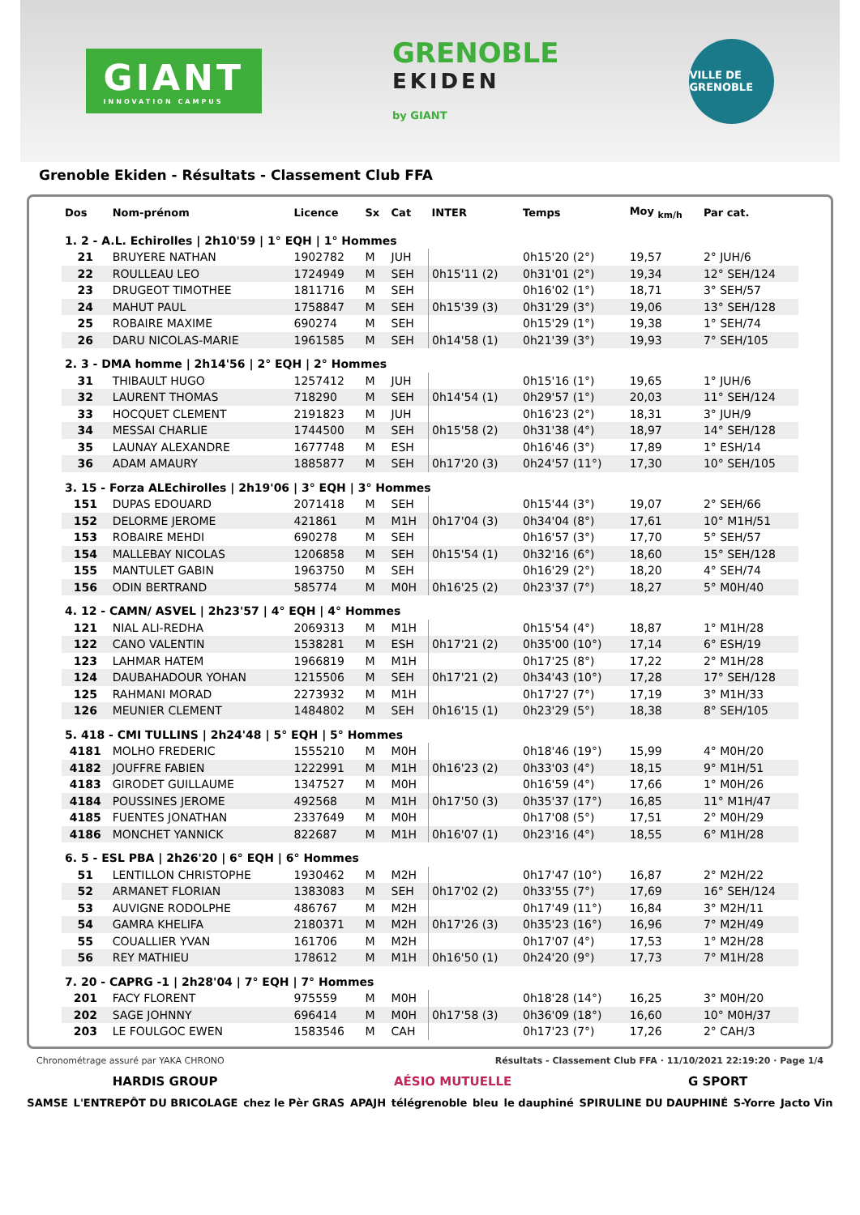GIANT
INNOVATION CAMPUS
GRENOBLE
EKIDEN
by GIANT
VILLE DE GRENOBLE
Grenoble Ekiden - Résultats - Classement Club FFA
| Dos | Nom-prénom | Licence | Sx | Cat | INTER | Temps | Moy <sub>km/h</sub> | Par cat. |
| --- | --- | --- | --- | --- | --- | --- | --- | --- |
| 1. 2 - A.L. Echirolles / 2h10'59 / 1° EQH / 1° Hommes | | | | | | | | |
| 21 | BRUYERE NATHAN | 1902782 | M | JUH | | 0h15'20 (2°) | 19,57 | 2° JUH/6 |
| 22 | ROULLEAU LEO | 1724949 | M | SEH | 0h15'11 (2) | 0h31'01 (2°) | 19,34 | 12° SEH/124 |
| 23 | DRUGEOT TIMOTHEE | 1811716 | M | SEH | | 0h16'02 (1°) | 18,71 | 3° SEH/57 |
| 24 | MAHUT PAUL | 1758847 | M | SEH | 0h15'39 (3) | 0h31'29 (3°) | 19,06 | 13° SEH/128 |
| 25 | ROBAIRE MAXIME | 690274 | M | SEH | | 0h15'29 (1°) | 19,38 | 1° SEH/74 |
| 26 | DARU NICOLAS-MARIE | 1961585 | M | SEH | 0h14'58 (1) | 0h21'39 (3°) | 19,93 | 7° SEH/105 |
| 2. 3 - DMA homme / 2h14'56 / 2° EQH / 2° Hommes | | | | | | | | |
| 31 | THIBAULT HUGO | 1257412 | M | JUH | | 0h15'16 (1°) | 19,65 | 1° JUH/6 |
| 32 | LAURENT THOMAS | 718290 | M | SEH | 0h14'54 (1) | 0h29'57 (1°) | 20,03 | 11° SEH/124 |
| 33 | HOCQUET CLEMENT | 2191823 | M | JUH | | 0h16'23 (2°) | 18,31 | 3° JUH/9 |
| 34 | MESSAI CHARLIE | 1744500 | M | SEH | 0h15'58 (2) | 0h31'38 (4°) | 18,97 | 14° SEH/128 |
| 35 | LAUNAY ALEXANDRE | 1677748 | M | ESH | | 0h16'46 (3°) | 17,89 | 1° ESH/14 |
| 36 | ADAM AMAURY | 1885877 | M | SEH | 0h17'20 (3) | 0h24'57 (11°) | 17,30 | 10° SEH/105 |
| 3. 15 - Forza ALEchirolles / 2h19'06 / 3° EQH / 3° Hommes | | | | | | | | |
| 151 | DUPAS EDOUARD | 2071418 | M | SEH | | 0h15'44 (3°) | 19,07 | 2° SEH/66 |
| 152 | DELORME JEROME | 421861 | M | M1H | 0h17'04 (3) | 0h34'04 (8°) | 17,61 | 10° M1H/51 |
| 153 | ROBAIRE MEHDI | 690278 | M | SEH | | 0h16'57 (3°) | 17,70 | 5° SEH/57 |
| 154 | MALLEBAY NICOLAS | 1206858 | M | SEH | 0h15'54 (1) | 0h32'16 (6°) | 18,60 | 15° SEH/128 |
| 155 | MANTULET GABIN | 1963750 | M | SEH | | 0h16'29 (2°) | 18,20 | 4° SEH/74 |
| 156 | ODIN BERTRAND | 585774 | M | M0H | 0h16'25 (2) | 0h23'37 (7°) | 18,27 | 5° M0H/40 |
| 4. 12 - CAMN/ ASVEL / 2h23'57 / 4° EQH / 4° Hommes | | | | | | | | |
| 121 | NIAL ALI-REDHA | 2069313 | M | M1H | | 0h15'54 (4°) | 18,87 | 1° M1H/28 |
| 122 | CANO VALENTIN | 1538281 | M | ESH | 0h17'21 (2) | 0h35'00 (10°) | 17,14 | 6° ESH/19 |
| 123 | LAHMAR HATEM | 1966819 | M | M1H | | 0h17'25 (8°) | 17,22 | 2° M1H/28 |
| 124 | DAUBAHADOUR YOHAN | 1215506 | M | SEH | 0h17'21 (2) | 0h34'43 (10°) | 17,28 | 17° SEH/128 |
| 125 | RAHMANI MORAD | 2273932 | M | M1H | | 0h17'27 (7°) | 17,19 | 3° M1H/33 |
| 126 | MEUNIER CLEMENT | 1484802 | M | SEH | 0h16'15 (1) | 0h23'29 (5°) | 18,38 | 8° SEH/105 |
| 5. 418 - CMI TULLINS / 2h24'48 / 5° EQH / 5° Hommes | | | | | | | | |
| 4181 | MOLHO FREDERIC | 1555210 | M | M0H | | 0h18'46 (19°) | 15,99 | 4° M0H/20 |
| 4182 | JOUFFRE FABIEN | 1222991 | M | M1H | 0h16'23 (2) | 0h33'03 (4°) | 18,15 | 9° M1H/51 |
| 4183 | GIRODET GUILLAUME | 1347527 | M | M0H | | 0h16'59 (4°) | 17,66 | 1° M0H/26 |
| 4184 | POUSSINES JEROME | 492568 | M | M1H | 0h17'50 (3) | 0h35'37 (17°) | 16,85 | 11° M1H/47 |
| 4185 | FUENTES JONATHAN | 2337649 | M | M0H | | 0h17'08 (5°) | 17,51 | 2° M0H/29 |
| 4186 | MONCHET YANNICK | 822687 | M | M1H | 0h16'07 (1) | 0h23'16 (4°) | 18,55 | 6° M1H/28 |
| 6. 5 - ESL PBA / 2h26'20 / 6° EQH / 6° Hommes | | | | | | | | |
| 51 | LENTILLON CHRISTOPHE | 1930462 | M | M2H | | 0h17'47 (10°) | 16,87 | 2° M2H/22 |
| 52 | ARMANET FLORIAN | 1383083 | M | SEH | 0h17'02 (2) | 0h33'55 (7°) | 17,69 | 16° SEH/124 |
| 53 | AUVIGNE RODOLPHE | 486767 | M | M2H | | 0h17'49 (11°) | 16,84 | 3° M2H/11 |
| 54 | GAMRA KHELIFA | 2180371 | M | M2H | 0h17'26 (3) | 0h35'23 (16°) | 16,96 | 7° M2H/49 |
| 55 | COUALLIER YVAN | 161706 | M | M2H | | 0h17'07 (4°) | 17,53 | 1° M2H/28 |
| 56 | REY MATHIEU | 178612 | M | M1H | 0h16'50 (1) | 0h24'20 (9°) | 17,73 | 7° M1H/28 |
| 7. 20 - CAPRG -1 / 2h28'04 / 7° EQH / 7° Hommes | | | | | | | | |
| 201 | FACY FLORENT | 975559 | M | M0H | | 0h18'28 (14°) | 16,25 | 3° M0H/20 |
| 202 | SAGE JOHNNY | 696414 | M | M0H | 0h17'58 (3) | 0h36'09 (18°) | 16,60 | 10° M0H/37 |
| 203 | LE FOULGOC EWEN | 1583546 | M | CAH | | 0h17'23 (7°) | 17,26 | 2° CAH/3 |
Chronométrage assuré par YAKA CHRONO Résultats - Classement Club FFA · 11/10/2021 22:19:20 · Page 1/4
HARDIS GROUP AÉSIO MUTUELLE G SPORT
SAMSE L'ENTREPÔT DU BRICOLAGE chez le Pèr GRAS APAJH télégrenoble bleu le dauphiné SPIRULINE DU DAUPHINÉ S-Yorre Jacto Vin